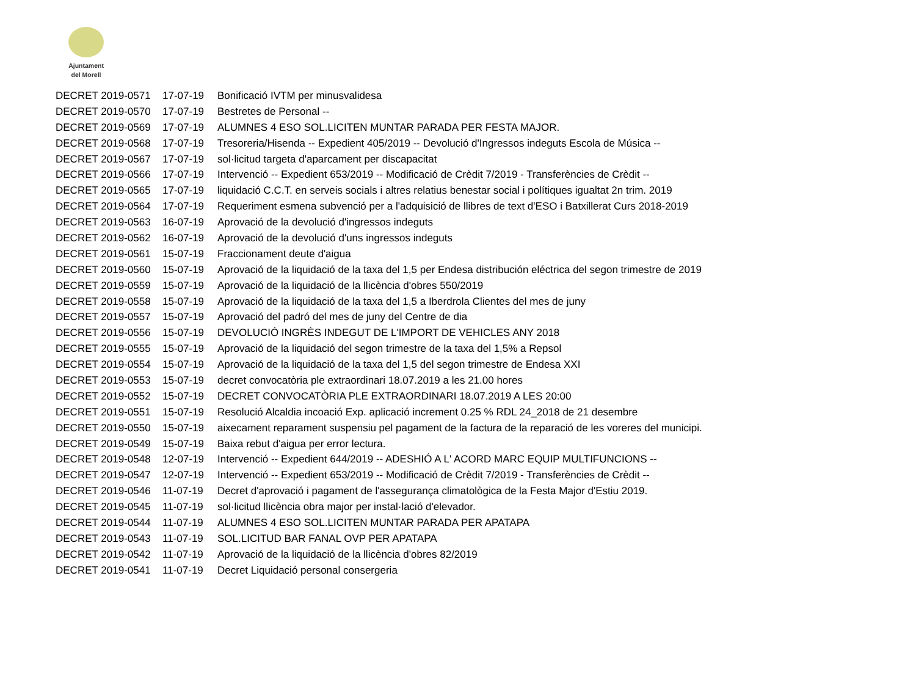Ajuntament
del Morell
| DECRET 2019-0571 | 17-07-19 | Bonificació IVTM per minusvalidesa |
| DECRET 2019-0570 | 17-07-19 | Bestretes de Personal -- |
| DECRET 2019-0569 | 17-07-19 | ALUMNES 4 ESO SOL.LICITEN MUNTAR PARADA PER FESTA MAJOR. |
| DECRET 2019-0568 | 17-07-19 | Tresoreria/Hisenda -- Expedient 405/2019 -- Devolució d'Ingressos indeguts Escola de Música -- |
| DECRET 2019-0567 | 17-07-19 | sol·licitud targeta d'aparcament per discapacitat |
| DECRET 2019-0566 | 17-07-19 | Intervenció -- Expedient 653/2019 -- Modificació de Crèdit 7/2019 - Transferències de Crèdit -- |
| DECRET 2019-0565 | 17-07-19 | liquidació C.C.T. en serveis socials i altres relatius benestar social i polítiques igualtat 2n trim. 2019 |
| DECRET 2019-0564 | 17-07-19 | Requeriment esmena subvenció per a l'adquisició de llibres de text d'ESO i Batxillerat Curs 2018-2019 |
| DECRET 2019-0563 | 16-07-19 | Aprovació de la devolució d'ingressos indeguts |
| DECRET 2019-0562 | 16-07-19 | Aprovació de la devolució d'uns ingressos indeguts |
| DECRET 2019-0561 | 15-07-19 | Fraccionament deute d'aigua |
| DECRET 2019-0560 | 15-07-19 | Aprovació de la liquidació de la taxa del 1,5 per Endesa distribución eléctrica del segon trimestre de 2019 |
| DECRET 2019-0559 | 15-07-19 | Aprovació de la liquidació de la llicència d'obres 550/2019 |
| DECRET 2019-0558 | 15-07-19 | Aprovació de la liquidació de la taxa del 1,5 a Iberdrola Clientes del mes de juny |
| DECRET 2019-0557 | 15-07-19 | Aprovació del padró del mes de juny del Centre de dia |
| DECRET 2019-0556 | 15-07-19 | DEVOLUCIÓ INGRÈS INDEGUT DE L'IMPORT DE VEHICLES ANY 2018 |
| DECRET 2019-0555 | 15-07-19 | Aprovació de la liquidació del segon trimestre de la taxa del 1,5% a Repsol |
| DECRET 2019-0554 | 15-07-19 | Aprovació de la liquidació de la taxa del 1,5 del segon trimestre de Endesa XXI |
| DECRET 2019-0553 | 15-07-19 | decret convocatòria ple extraordinari 18.07.2019 a les 21.00 hores |
| DECRET 2019-0552 | 15-07-19 | DECRET CONVOCATÒRIA PLE EXTRAORDINARI 18.07.2019 A LES 20:00 |
| DECRET 2019-0551 | 15-07-19 | Resolució Alcaldia incoació Exp. aplicació increment 0.25 % RDL 24_2018 de 21 desembre |
| DECRET 2019-0550 | 15-07-19 | aixecament reparament suspensiu pel pagament de la factura de la reparació de les voreres del municipi. |
| DECRET 2019-0549 | 15-07-19 | Baixa rebut d'aigua per error lectura. |
| DECRET 2019-0548 | 12-07-19 | Intervenció -- Expedient 644/2019 -- ADESHIÓ A L' ACORD MARC EQUIP MULTIFUNCIONS -- |
| DECRET 2019-0547 | 12-07-19 | Intervenció -- Expedient 653/2019 -- Modificació de Crèdit 7/2019 - Transferències de Crèdit -- |
| DECRET 2019-0546 | 11-07-19 | Decret d'aprovació i pagament de l'assegurança climatològica de la Festa Major d'Estiu 2019. |
| DECRET 2019-0545 | 11-07-19 | sol·licitud llicència obra major per instal·lació d'elevador. |
| DECRET 2019-0544 | 11-07-19 | ALUMNES 4 ESO SOL.LICITEN MUNTAR PARADA PER APATAPA |
| DECRET 2019-0543 | 11-07-19 | SOL.LICITUD BAR FANAL OVP PER APATAPA |
| DECRET 2019-0542 | 11-07-19 | Aprovació de la liquidació de la llicència d'obres 82/2019 |
| DECRET 2019-0541 | 11-07-19 | Decret Liquidació personal consergeria |